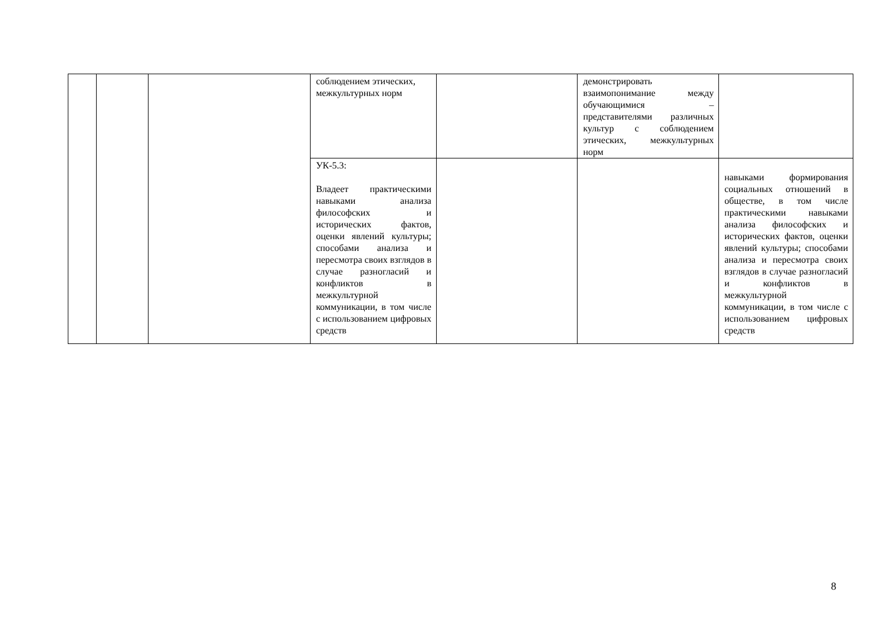| | | | соблюдением этических, межкультурных норм | | демонстрировать взаимопонимание между обучающимися – представителями различных культур с соблюдением этических, межкультурных норм | |
| | | | УК-5.3: Владеет практическими навыками анализа философских и исторических фактов, оценки явлений культуры; способами анализа и пересмотра своих взглядов в случае разногласий и конфликтов в межкультурной коммуникации, в том числе с использованием цифровых средств | | | навыками формирования социальных отношений в обществе, в том числе практическими навыками анализа философских и исторических фактов, оценки явлений культуры; способами анализа и пересмотра своих взглядов в случае разногласий и конфликтов в межкультурной коммуникации, в том числе с использованием цифровых средств |
8